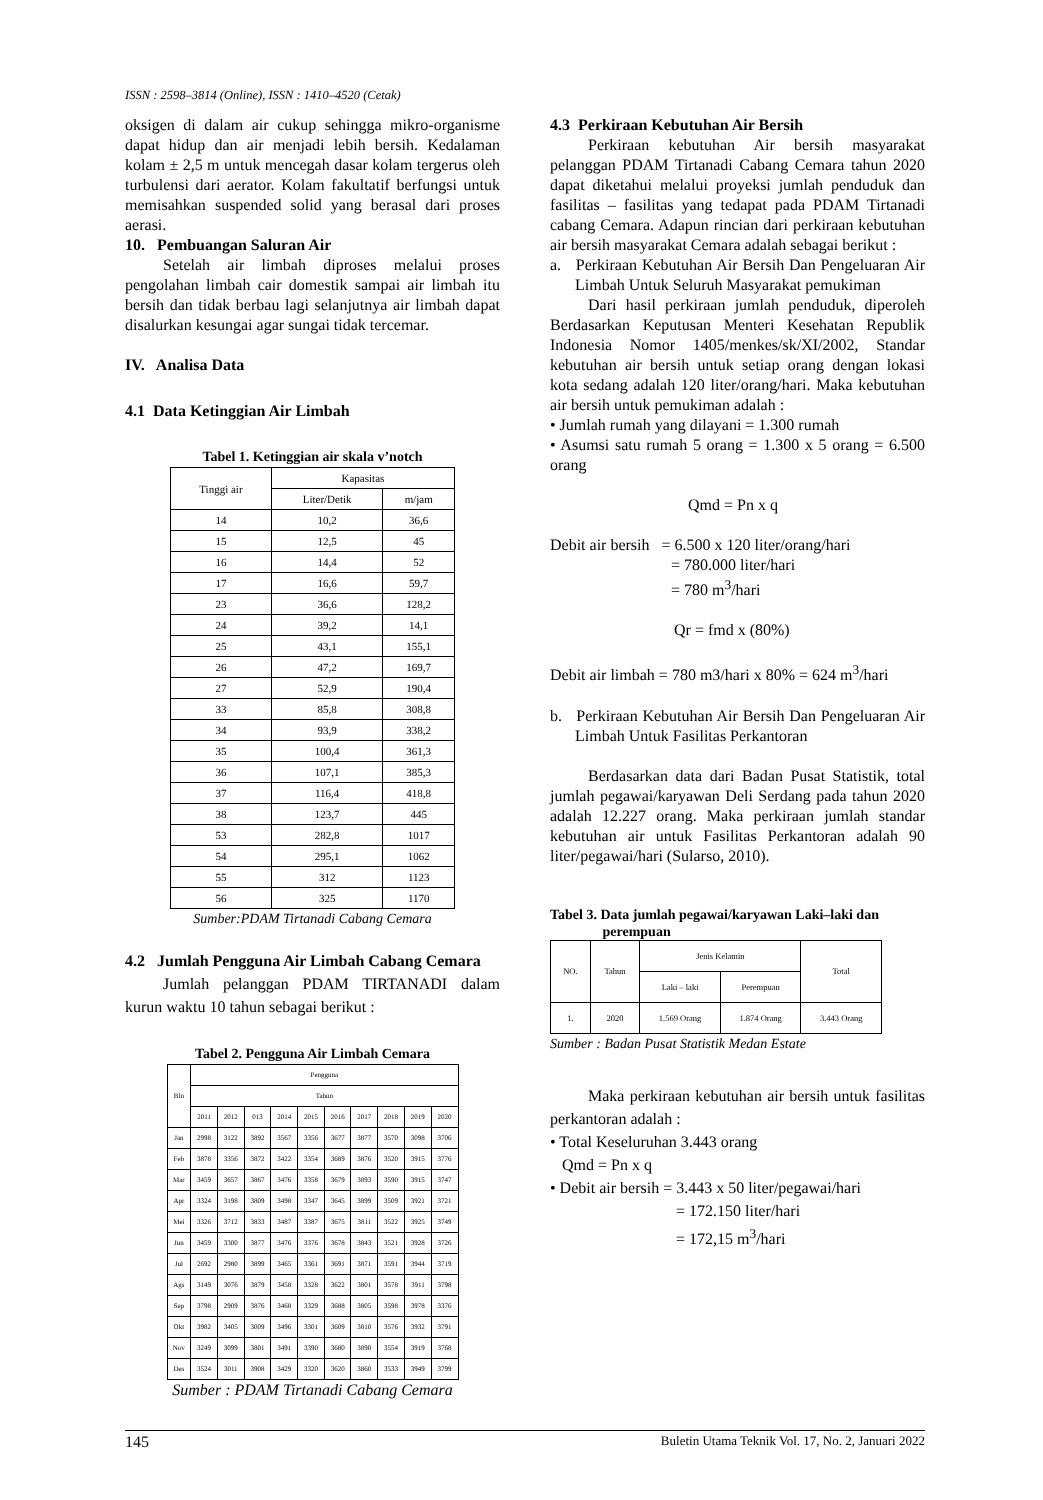ISSN : 2598–3814 (Online), ISSN : 1410–4520 (Cetak)
oksigen di dalam air cukup sehingga mikro-organisme dapat hidup dan air menjadi lebih bersih. Kedalaman kolam ± 2,5 m untuk mencegah dasar kolam tergerus oleh turbulensi dari aerator. Kolam fakultatif berfungsi untuk memisahkan suspended solid yang berasal dari proses aerasi.
10. Pembuangan Saluran Air
Setelah air limbah diproses melalui proses pengolahan limbah cair domestik sampai air limbah itu bersih dan tidak berbau lagi selanjutnya air limbah dapat disalurkan kesungai agar sungai tidak tercemar.
IV. Analisa Data
4.1 Data Ketinggian Air Limbah
Tabel 1. Ketinggian air skala v’notch
| Tinggi air | Kapasitas | |
| --- | --- | --- |
| | Liter/Detik | m/jam |
| 14 | 10,2 | 36,6 |
| 15 | 12,5 | 45 |
| 16 | 14,4 | 52 |
| 17 | 16,6 | 59,7 |
| 23 | 36,6 | 128,2 |
| 24 | 39,2 | 14,1 |
| 25 | 43,1 | 155,1 |
| 26 | 47,2 | 169,7 |
| 27 | 52,9 | 190,4 |
| 33 | 85,8 | 308,8 |
| 34 | 93,9 | 338,2 |
| 35 | 100,4 | 361,3 |
| 36 | 107,1 | 385,3 |
| 37 | 116,4 | 418,8 |
| 38 | 123,7 | 445 |
| 53 | 282,8 | 1017 |
| 54 | 295,1 | 1062 |
| 55 | 312 | 1123 |
| 56 | 325 | 1170 |
Sumber:PDAM Tirtanadi Cabang Cemara
4.2 Jumlah Pengguna Air Limbah Cabang Cemara
Jumlah pelanggan PDAM TIRTANADI dalam kurun waktu 10 tahun sebagai berikut :
Tabel 2. Pengguna Air Limbah Cemara
| Bln | Pengguna | | | | | | | | | |
| --- | --- | --- | --- | --- | --- | --- | --- | --- | --- | --- |
| | Tahun | | | | | | | | | |
| | 2011 | 2012 | 013 | 2014 | 2015 | 2016 | 2017 | 2018 | 2019 | 2020 |
| Jan | 2998 | 3122 | 3892 | 3567 | 3356 | 3677 | 3877 | 3570 | 3098 | 3706 |
| Feb | 3878 | 3356 | 3872 | 3422 | 3354 | 3689 | 3876 | 3520 | 3915 | 3776 |
| Mar | 3459 | 3657 | 3867 | 3476 | 3358 | 3679 | 3893 | 3590 | 3915 | 3747 |
| Apr | 3324 | 3198 | 3809 | 3498 | 3347 | 3645 | 3899 | 3509 | 3921 | 3721 |
| Mei | 3326 | 3712 | 3833 | 3487 | 3387 | 3675 | 3811 | 3522 | 3925 | 3749 |
| Jun | 3459 | 3300 | 3877 | 3476 | 3376 | 3678 | 3843 | 3521 | 3928 | 3726 |
| Jul | 2692 | 2980 | 3899 | 3465 | 3361 | 3691 | 3871 | 3591 | 3944 | 3719 |
| Ags | 3149 | 3076 | 3879 | 3458 | 3328 | 3622 | 3801 | 3578 | 3911 | 3798 |
| Sep | 3798 | 2909 | 3876 | 3468 | 3329 | 3688 | 3805 | 3598 | 3978 | 3376 |
| Okt | 3982 | 3405 | 3009 | 3496 | 3301 | 3609 | 3810 | 3576 | 3932 | 3791 |
| Nov | 3249 | 3099 | 3801 | 3491 | 3390 | 3680 | 3890 | 3554 | 3919 | 3768 |
| Des | 3524 | 3011 | 3908 | 3429 | 3320 | 3620 | 3860 | 3533 | 3949 | 3799 |
Sumber : PDAM Tirtanadi Cabang Cemara
4.3 Perkiraan Kebutuhan Air Bersih
Perkiraan kebutuhan Air bersih masyarakat pelanggan PDAM Tirtanadi Cabang Cemara tahun 2020 dapat diketahui melalui proyeksi jumlah penduduk dan fasilitas – fasilitas yang tedapat pada PDAM Tirtanadi cabang Cemara. Adapun rincian dari perkiraan kebutuhan air bersih masyarakat Cemara adalah sebagai berikut :
a. Perkiraan Kebutuhan Air Bersih Dan Pengeluaran Air Limbah Untuk Seluruh Masyarakat pemukiman
Dari hasil perkiraan jumlah penduduk, diperoleh Berdasarkan Keputusan Menteri Kesehatan Republik Indonesia Nomor 1405/menkes/sk/XI/2002, Standar kebutuhan air bersih untuk setiap orang dengan lokasi kota sedang adalah 120 liter/orang/hari. Maka kebutuhan air bersih untuk pemukiman adalah :
• Jumlah rumah yang dilayani = 1.300 rumah
• Asumsi satu rumah 5 orang = 1.300 x 5 orang = 6.500 orang
Qmd = Pn x q
Debit air bersih = 6.500 x 120 liter/orang/hari
= 780.000 liter/hari
= 780 m<sup>3</sup>/hari
Qr = fmd x (80%)
Debit air limbah = 780 m3/hari x 80% = 624 m<sup>3</sup>/hari
b. Perkiraan Kebutuhan Air Bersih Dan Pengeluaran Air Limbah Untuk Fasilitas Perkantoran
Berdasarkan data dari Badan Pusat Statistik, total jumlah pegawai/karyawan Deli Serdang pada tahun 2020 adalah 12.227 orang. Maka perkiraan jumlah standar kebutuhan air untuk Fasilitas Perkantoran adalah 90 liter/pegawai/hari (Sularso, 2010).
Tabel 3. Data jumlah pegawai/karyawan Laki–laki dan
perempuan
| NO. | Tahun | Jenis Kelamin | | Total |
| --- | --- | --- | --- | --- |
| | | Laki – laki | Perempuan | |
| 1. | 2020 | 1.569 Orang | 1.874 Orang | 3.443 Orang |
Sumber : Badan Pusat Statistik Medan Estate
Maka perkiraan kebutuhan air bersih untuk fasilitas perkantoran adalah :
• Total Keseluruhan 3.443 orang
Qmd = Pn x q
• Debit air bersih = 3.443 x 50 liter/pegawai/hari
= 172.150 liter/hari
= 172,15 m<sup>3</sup>/hari
145 Buletin Utama Teknik Vol. 17, No. 2, Januari 2022